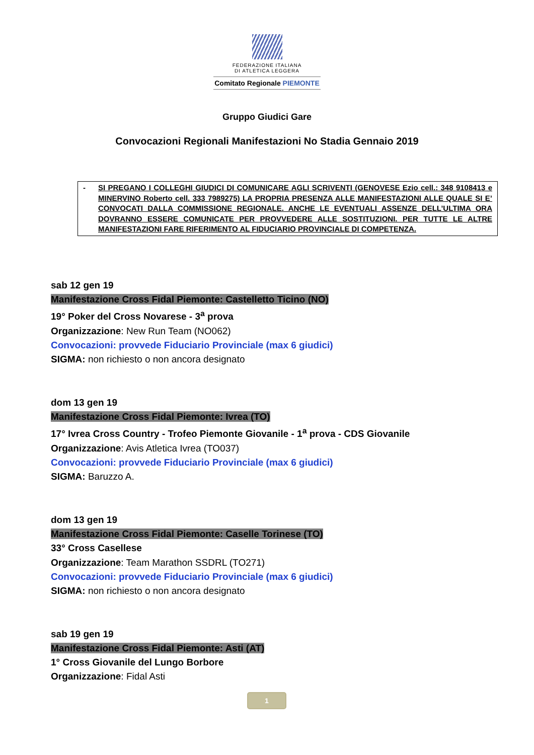FEDERAZIONE ITALIANA
DI ATLETICA LEGGERA
Comitato Regionale PIEMONTE
Gruppo Giudici Gare
Convocazioni Regionali Manifestazioni No Stadia Gennaio 2019
- SI PREGANO I COLLEGHI GIUDICI DI COMUNICARE AGLI SCRIVENTI (GENOVESE Ezio cell.: 348 9108413 e MINERVINO Roberto cell. 333 7989275) LA PROPRIA PRESENZA ALLE MANIFESTAZIONI ALLE QUALE SI E’ CONVOCATI DALLA COMMISSIONE REGIONALE. ANCHE LE EVENTUALI ASSENZE DELL’ULTIMA ORA DOVRANNO ESSERE COMUNICATE PER PROVVEDERE ALLE SOSTITUZIONI. PER TUTTE LE ALTRE MANIFESTAZIONI FARE RIFERIMENTO AL FIDUCIARIO PROVINCIALE DI COMPETENZA.
sab 12 gen 19
Manifestazione Cross Fidal Piemonte: Castelletto Ticino (NO)
19° Poker del Cross Novarese - 3<sup>a</sup> prova
Organizzazione: New Run Team (NO062)
Convocazioni: provvede Fiduciario Provinciale (max 6 giudici)
SIGMA: non richiesto o non ancora designato
dom 13 gen 19
Manifestazione Cross Fidal Piemonte: Ivrea (TO)
17° Ivrea Cross Country - Trofeo Piemonte Giovanile - 1<sup>a</sup> prova - CDS Giovanile
Organizzazione: Avis Atletica Ivrea (TO037)
Convocazioni: provvede Fiduciario Provinciale (max 6 giudici)
SIGMA: Baruzzo A.
dom 13 gen 19
Manifestazione Cross Fidal Piemonte: Caselle Torinese (TO)
33° Cross Casellese
Organizzazione: Team Marathon SSDRL (TO271)
Convocazioni: provvede Fiduciario Provinciale (max 6 giudici)
SIGMA: non richiesto o non ancora designato
sab 19 gen 19
Manifestazione Cross Fidal Piemonte: Asti (AT)
1° Cross Giovanile del Lungo Borbore
Organizzazione: Fidal Asti
1